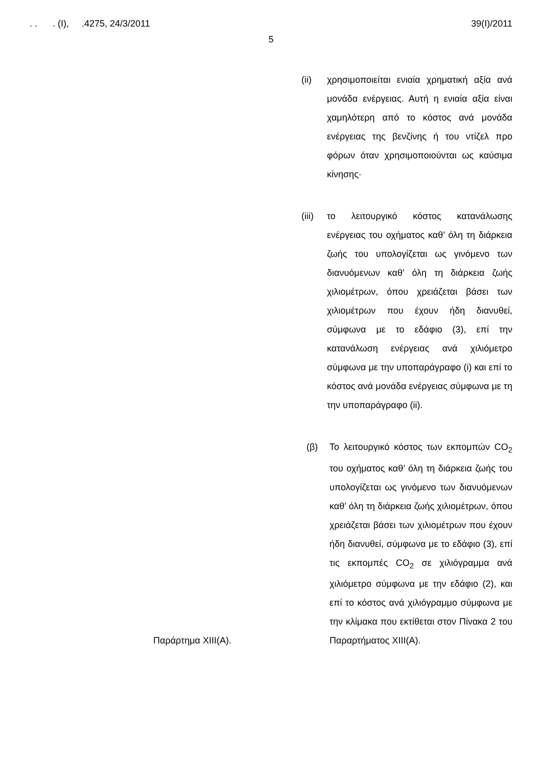. . . (I), .4275, 24/3/2011 39(I)/2011
5
(ii) χρησιμοποιείται ενιαία χρηματική αξία ανά μονάδα ενέργειας. Αυτή η ενιαία αξία είναι χαμηλότερη από το κόστος ανά μονάδα ενέργειας της βενζίνης ή του ντίζελ προ φόρων όταν χρησιμοποιούνται ως καύσιμα κίνησης·
(iii) το λειτουργικό κόστος κατανάλωσης ενέργειας του οχήματος καθ’ όλη τη διάρκεια ζωής του υπολογίζεται ως γινόμενο των διανυόμενων καθ’ όλη τη διάρκεια ζωής χιλιομέτρων, όπου χρειάζεται βάσει των χιλιομέτρων που έχουν ήδη διανυθεί, σύμφωνα με το εδάφιο (3), επί την κατανάλωση ενέργειας ανά χιλιόμετρο σύμφωνα με την υποπαράγραφο (i) και επί το κόστος ανά μονάδα ενέργειας σύμφωνα με τη την υποπαράγραφο (ii).
Παράρτημα XIII(A). (β) Το λειτουργικό κόστος των εκπομπών CO<sub>2</sub> του οχήματος καθ’ όλη τη διάρκεια ζωής του υπολογίζεται ως γινόμενο των διανυόμενων καθ’ όλη τη διάρκεια ζωής χιλιομέτρων, όπου χρειάζεται βάσει των χιλιομέτρων που έχουν ήδη διανυθεί, σύμφωνα με το εδάφιο (3), επί τις εκπομπές CO<sub>2</sub> σε χιλιόγραμμα ανά χιλιόμετρο σύμφωνα με την εδάφιο (2), και επί το κόστος ανά χιλιόγραμμο σύμφωνα με την κλίμακα που εκτίθεται στον Πίνακα 2 του Παραρτήματος XIII(A).